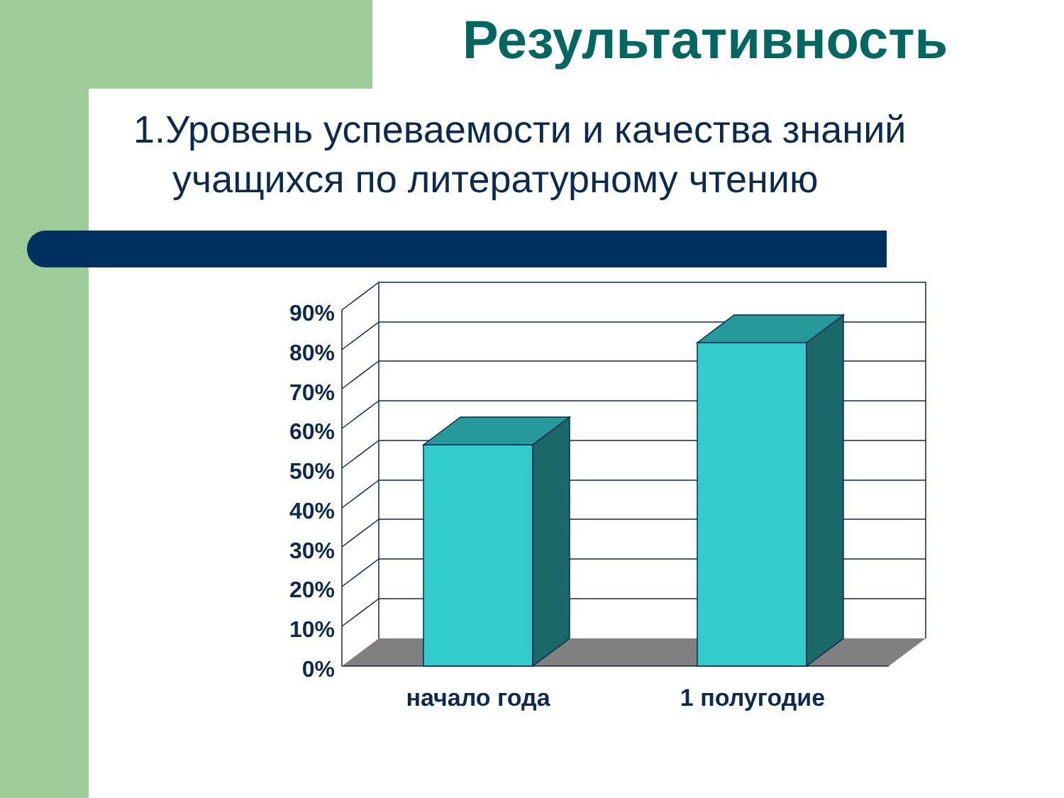Результативность
1.Уровень успеваемости и качества знаний
учащихся по литературному чтению
90%
80%
70%
60%
50%
40%
30%
20%
10%
0%
начало года
1 полугодие